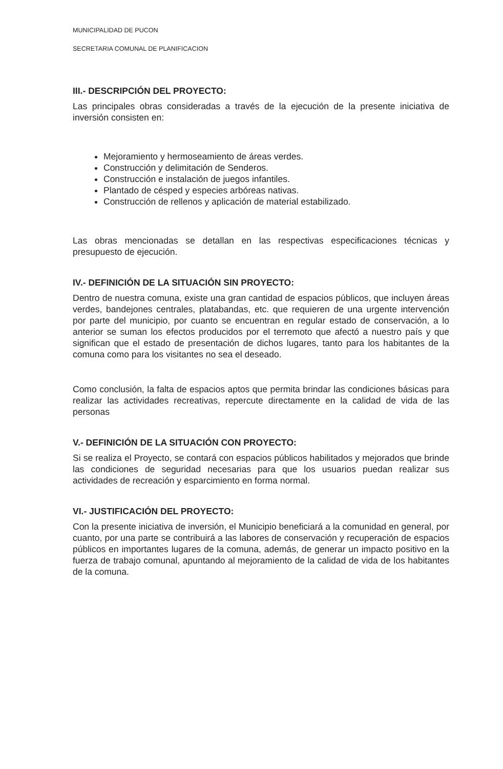MUNICIPALIDAD DE PUCON
SECRETARIA COMUNAL DE PLANIFICACION
III.- DESCRIPCIÓN DEL PROYECTO:
Las principales obras consideradas a través de la ejecución de la presente iniciativa de inversión consisten en:
Mejoramiento y hermoseamiento de áreas verdes.
Construcción y delimitación de Senderos.
Construcción e instalación de juegos infantiles.
Plantado de césped y especies arbóreas nativas.
Construcción de rellenos y aplicación de material estabilizado.
Las obras mencionadas se detallan en las respectivas especificaciones técnicas y presupuesto de ejecución.
IV.- DEFINICIÓN DE LA SITUACIÓN SIN PROYECTO:
Dentro de nuestra comuna, existe una gran cantidad de espacios públicos, que incluyen áreas verdes, bandejones centrales, platabandas, etc. que requieren de una urgente intervención por parte del municipio, por cuanto se encuentran en regular estado de conservación, a lo anterior se suman los efectos producidos por el terremoto que afectó a nuestro país y que significan que el estado de presentación de dichos lugares, tanto para los habitantes de la comuna como para los visitantes no sea el deseado.
Como conclusión, la falta de espacios aptos que permita brindar las condiciones básicas para realizar las actividades recreativas, repercute directamente en la calidad de vida de las personas
V.- DEFINICIÓN DE LA SITUACIÓN CON PROYECTO:
Si se realiza el Proyecto, se contará con espacios públicos habilitados y mejorados que brinde las condiciones de seguridad necesarias para que los usuarios puedan realizar sus actividades de recreación y esparcimiento en forma normal.
VI.- JUSTIFICACIÓN DEL PROYECTO:
Con la presente iniciativa de inversión, el Municipio beneficiará a la comunidad en general, por cuanto, por una parte se contribuirá a las labores de conservación y recuperación de espacios públicos en importantes lugares de la comuna, además, de generar un impacto positivo en la fuerza de trabajo comunal, apuntando al mejoramiento de la calidad de vida de los habitantes de la comuna.